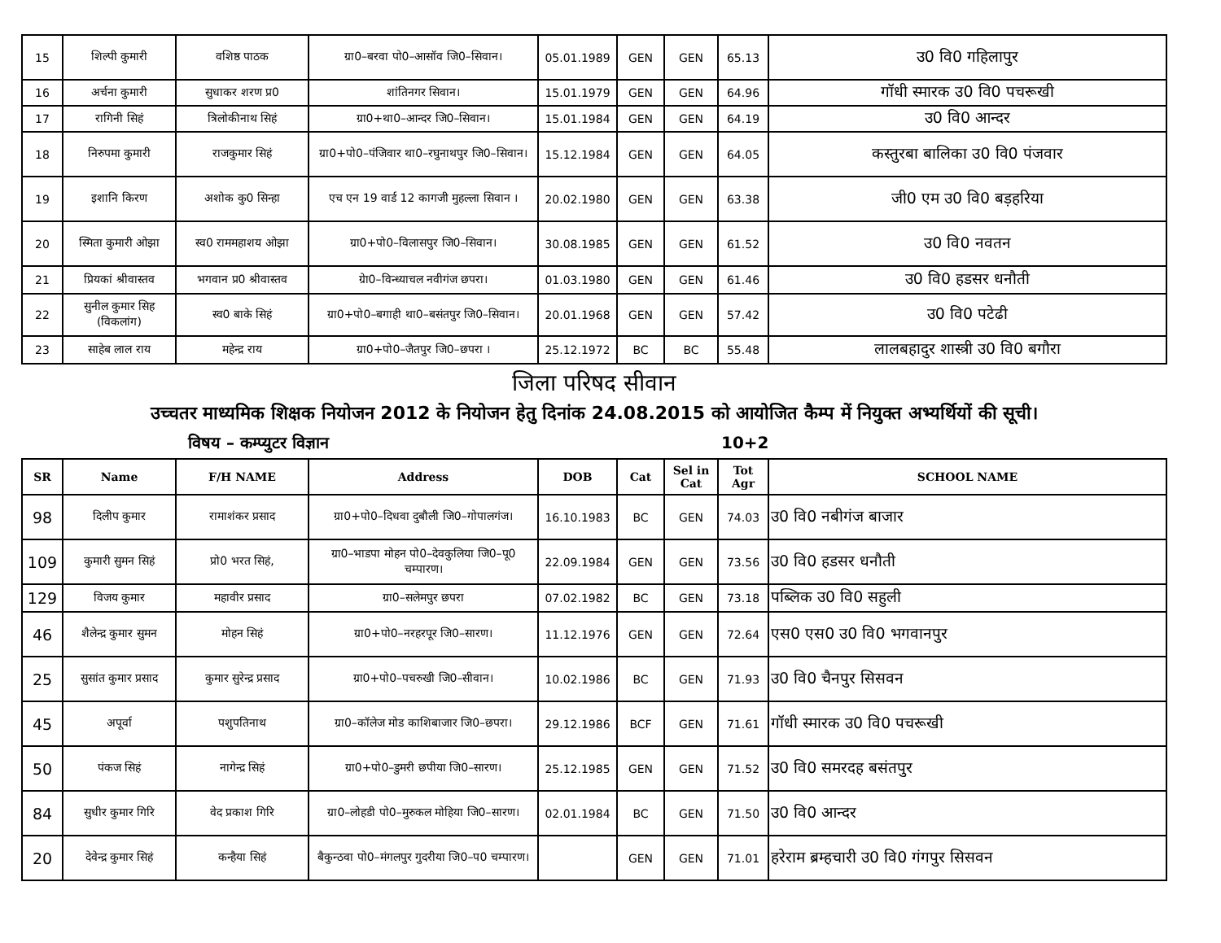| 15 | शिल्पी कुमारी | वशिष्ठ पाठक | ग्रा0–बरवा पो0–आसॉव जि0–सिवान। | 05.01.1989 | GEN | GEN | 65.13 | उ0 वि0 गहिलापुर |
| 16 | अर्चना कुमारी | सुधाकर शरण प्र0 | शांतिनगर सिवान। | 15.01.1979 | GEN | GEN | 64.96 | गॉधी स्मारक उ0 वि0 पचरूखी |
| 17 | रागिनी सिहं | त्रिलोकीनाथ सिहं | ग्रा0+था0–आन्दर जि0–सिवान। | 15.01.1984 | GEN | GEN | 64.19 | उ0 वि0 आन्दर |
| 18 | निरुपमा कुमारी | राजकुमार सिहं | ग्रा0+पो0–पंजिवार था0–रघुनाथपुर जि0–सिवान। | 15.12.1984 | GEN | GEN | 64.05 | कस्तुरबा बालिका उ0 वि0 पंजवार |
| 19 | इशानि किरण | अशोक कु0 सिन्हा | एच एन 19 वार्ड 12 कागजी मुहल्ला सिवान । | 20.02.1980 | GEN | GEN | 63.38 | जी0 एम उ0 वि0 बड़हरिया |
| 20 | स्मिता कुमारी ओझा | स्व0 राममहाशय ओझा | ग्रा0+पो0–विलासपुर जि0–सिवान। | 30.08.1985 | GEN | GEN | 61.52 | उ0 वि0 नवतन |
| 21 | प्रियकां श्रीवास्तव | भगवान प्र0 श्रीवास्तव | ग्रेा0–विन्ध्याचल नवीगंज छपरा। | 01.03.1980 | GEN | GEN | 61.46 | उ0 वि0 हडसर धनौती |
| 22 | सुनील कुमार सिह (विकलांग) | स्व0 बाके सिहं | ग्रा0+पो0–बगाही था0–बसंतपुर जि0–सिवान। | 20.01.1968 | GEN | GEN | 57.42 | उ0 वि0 पटेढी |
| 23 | साहेब लाल राय | महेन्द्र राय | ग्रा0+पो0–जैतपुर जि0–छपरा । | 25.12.1972 | BC | BC | 55.48 | लालबहादुर शास्त्री उ0 वि0 बगौरा |
जिला परिषद सीवान
उच्चतर माध्यमिक शिक्षक नियोजन 2012 के नियोजन हेतु दिनांक 24.08.2015 को आयोजित कैम्प में नियुक्त अभ्यर्थियों की सूची।
विषय – कम्प्युटर विज्ञान 10+2
| SR | Name | F/H NAME | Address | DOB | Cat | Sel in Cat | Tot Agr | SCHOOL NAME |
| --- | --- | --- | --- | --- | --- | --- | --- | --- |
| 98 | दिलीप कुमार | रामाशंकर प्रसाद | ग्रा0+पो0–दिधवा दुबौली जि0–गोपालगंज। | 16.10.1983 | BC | GEN | 74.03 | उ0 वि0 नबीगंज बाजार |
| 109 | कुमारी सुमन सिहं | प्रो0 भरत सिहं, | ग्रा0–भाडपा मोहन पो0–देवकुलिया जि0–पू0 चम्पारण। | 22.09.1984 | GEN | GEN | 73.56 | उ0 वि0 हडसर धनौती |
| 129 | विजय कुमार | महावीर प्रसाद | ग्रा0–सलेमपुर छपरा | 07.02.1982 | BC | GEN | 73.18 | पब्लिक उ0 वि0 सहुली |
| 46 | शैलेन्द्र कुमार सुमन | मोहन सिहं | ग्रा0+पो0–नरहरपूर जि0–सारण। | 11.12.1976 | GEN | GEN | 72.64 | एस0 एस0 उ0 वि0 भगवानपुर |
| 25 | सुसांत कुमार प्रसाद | कुमार सुरेन्द्र प्रसाद | ग्रा0+पो0–पचरुखी जि0–सीवान। | 10.02.1986 | BC | GEN | 71.93 | उ0 वि0 चैनपुर सिसवन |
| 45 | अपूर्वा | पशुपतिनाथ | ग्रा0–कॉलेज मोड काशिबाजार जि0–छपरा। | 29.12.1986 | BCF | GEN | 71.61 | गॉधी स्मारक उ0 वि0 पचरूखी |
| 50 | पंकज सिहं | नागेन्द्र सिहं | ग्रा0+पो0–डुमरी छपीया जि0–सारण। | 25.12.1985 | GEN | GEN | 71.52 | उ0 वि0 समरदह बसंतपुर |
| 84 | सुधीर कुमार गिरि | वेद प्रकाश गिरि | ग्रा0–लोहडी पो0–मुरुकल मोहिया जि0–सारण। | 02.01.1984 | BC | GEN | 71.50 | उ0 वि0 आन्दर |
| 20 | देवेन्द्र कुमार सिहं | कन्हैया सिहं | बैकुन्ठवा पो0–मंगलपुर गुदरीया जि0–प0 चम्पारण। | | GEN | GEN | 71.01 | हरेराम ब्रम्हचारी उ0 वि0 गंगपुर सिसवन |